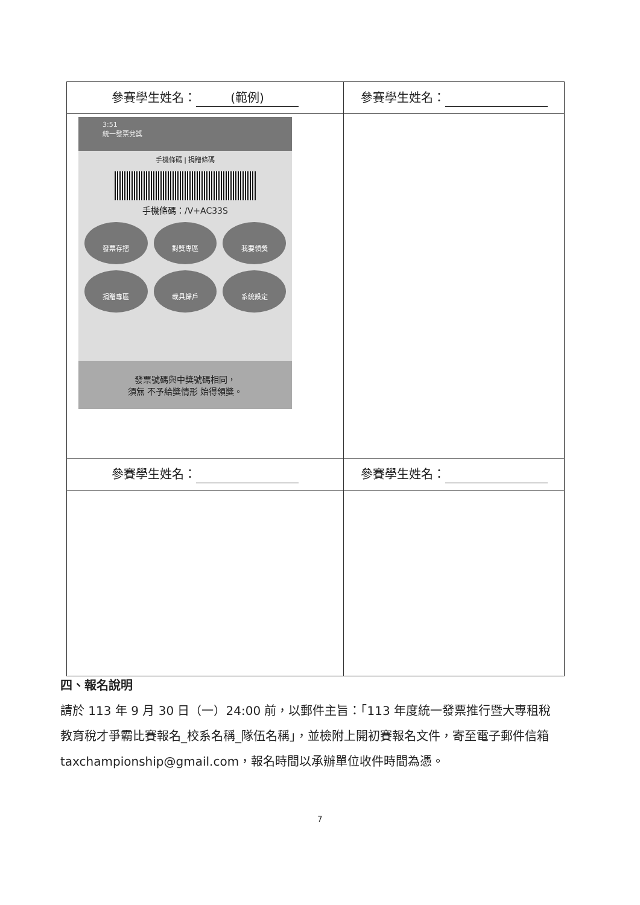| 參賽學生姓名： (範例) | 參賽學生姓名： |
| 3:51 統一發票兌獎 手機條碼 / 捐贈條碼 手機條碼：/V+AC33S 發票存摺 對獎專區 我要領獎 捐贈專區 載具歸戶 系統設定 發票號碼與中獎號碼相同， 須無 不予給獎情形 始得領獎。 | |
| 參賽學生姓名： | 參賽學生姓名： |
四、報名說明
請於 113 年 9 月 30 日（一）24:00 前，以郵件主旨：「113 年度統一發票推行暨大專租稅教育稅才爭霸比賽報名_校系名稱_隊伍名稱」，並檢附上開初賽報名文件，寄至電子郵件信箱 taxchampionship@gmail.com，報名時間以承辦單位收件時間為憑。
7